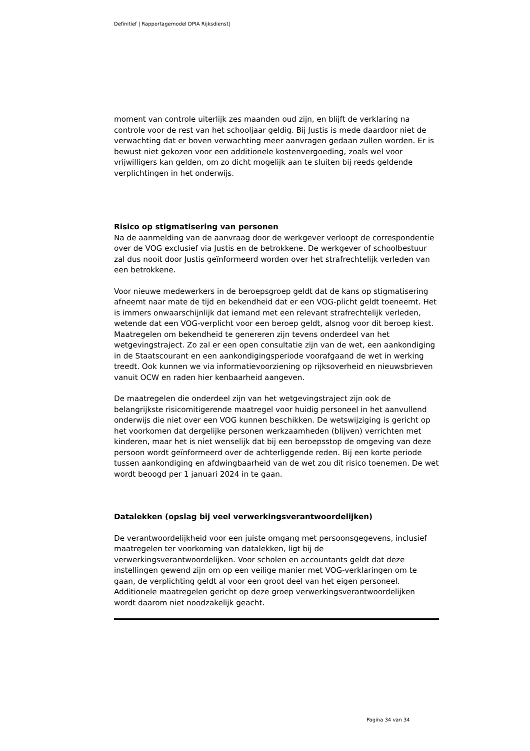Definitief | Rapportagemodel DPIA Rijksdienst|
moment van controle uiterlijk zes maanden oud zijn, en blijft de verklaring na controle voor de rest van het schooljaar geldig. Bij Justis is mede daardoor niet de verwachting dat er boven verwachting meer aanvragen gedaan zullen worden. Er is bewust niet gekozen voor een additionele kostenvergoeding, zoals wel voor vrijwilligers kan gelden, om zo dicht mogelijk aan te sluiten bij reeds geldende verplichtingen in het onderwijs.
Risico op stigmatisering van personen
Na de aanmelding van de aanvraag door de werkgever verloopt de correspondentie over de VOG exclusief via Justis en de betrokkene. De werkgever of schoolbestuur zal dus nooit door Justis geïnformeerd worden over het strafrechtelijk verleden van een betrokkene.
Voor nieuwe medewerkers in de beroepsgroep geldt dat de kans op stigmatisering afneemt naar mate de tijd en bekendheid dat er een VOG-plicht geldt toeneemt. Het is immers onwaarschijnlijk dat iemand met een relevant strafrechtelijk verleden, wetende dat een VOG-verplicht voor een beroep geldt, alsnog voor dit beroep kiest. Maatregelen om bekendheid te genereren zijn tevens onderdeel van het wetgevingstraject. Zo zal er een open consultatie zijn van de wet, een aankondiging in de Staatscourant en een aankondigingsperiode voorafgaand de wet in werking treedt. Ook kunnen we via informatievoorziening op rijksoverheid en nieuwsbrieven vanuit OCW en raden hier kenbaarheid aangeven.
De maatregelen die onderdeel zijn van het wetgevingstraject zijn ook de belangrijkste risicomitigerende maatregel voor huidig personeel in het aanvullend onderwijs die niet over een VOG kunnen beschikken. De wetswijziging is gericht op het voorkomen dat dergelijke personen werkzaamheden (blijven) verrichten met kinderen, maar het is niet wenselijk dat bij een beroepsstop de omgeving van deze persoon wordt geïnformeerd over de achterliggende reden. Bij een korte periode tussen aankondiging en afdwingbaarheid van de wet zou dit risico toenemen. De wet wordt beoogd per 1 januari 2024 in te gaan.
Datalekken (opslag bij veel verwerkingsverantwoordelijken)
De verantwoordelijkheid voor een juiste omgang met persoonsgegevens, inclusief maatregelen ter voorkoming van datalekken, ligt bij de verwerkingsverantwoordelijken. Voor scholen en accountants geldt dat deze instellingen gewend zijn om op een veilige manier met VOG-verklaringen om te gaan, de verplichting geldt al voor een groot deel van het eigen personeel. Additionele maatregelen gericht op deze groep verwerkingsverantwoordelijken wordt daarom niet noodzakelijk geacht.
Pagina 34 van 34